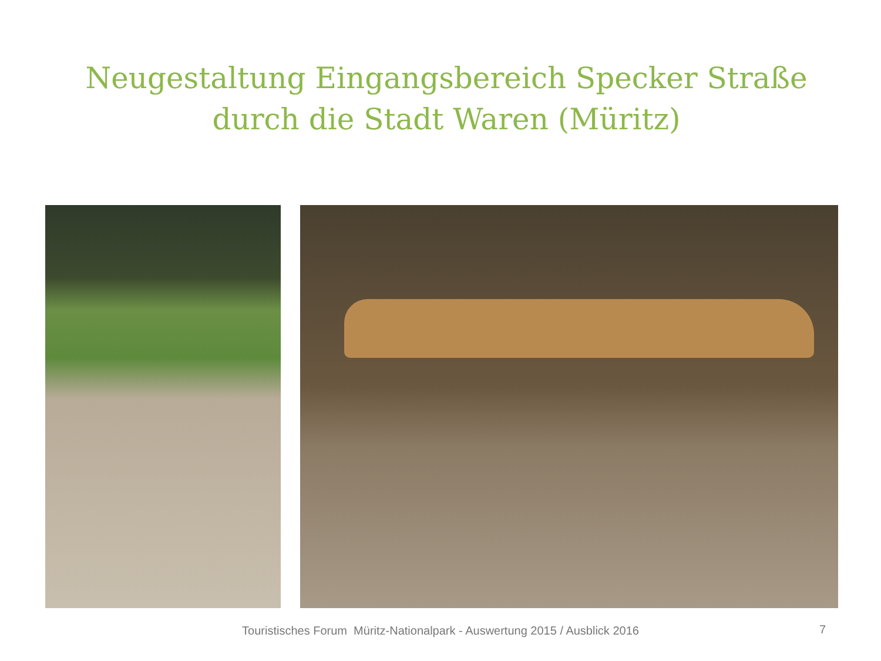Neugestaltung Eingangsbereich Specker Straße
durch die Stadt Waren (Müritz)
Touristisches Forum Müritz-Nationalpark - Auswertung 2015 / Ausblick 2016 7